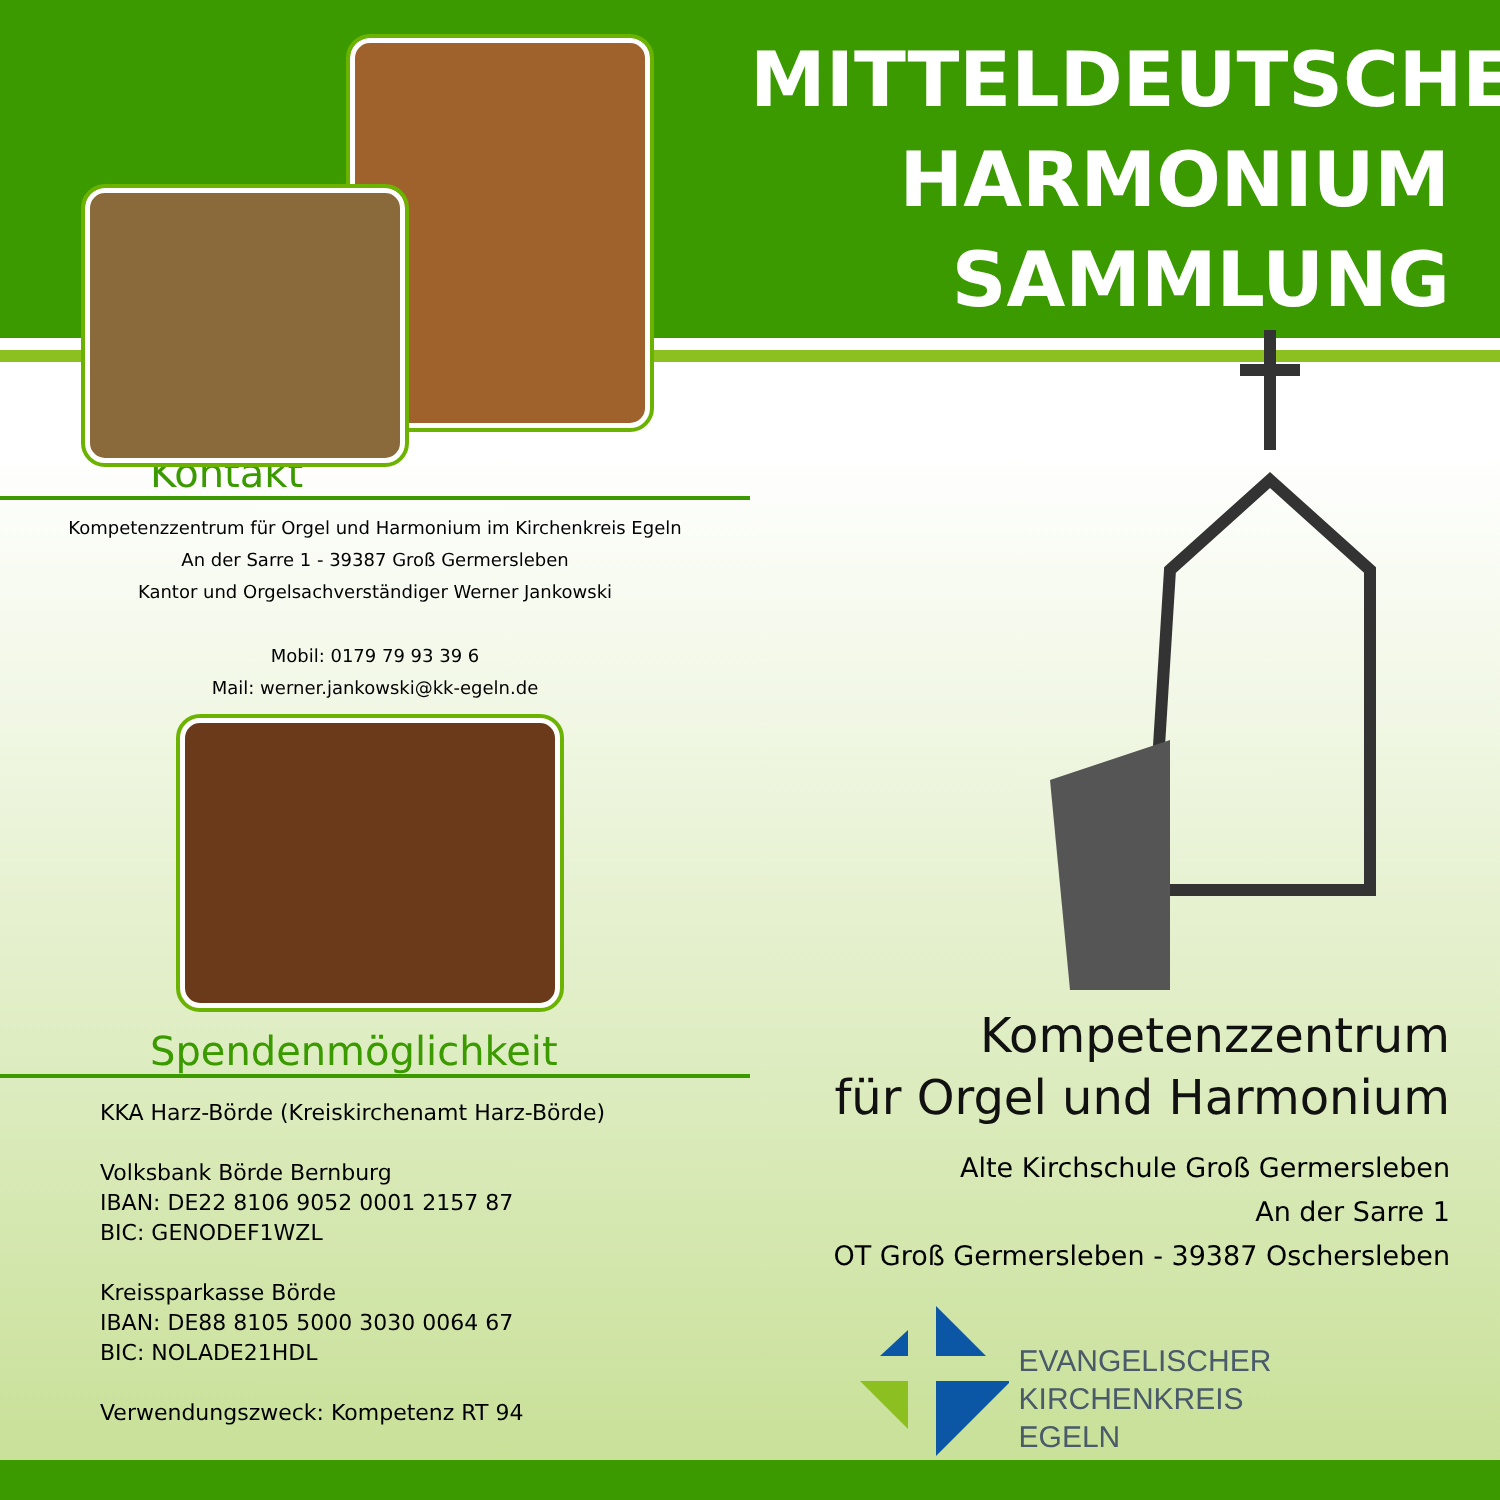Kontakt
Kompetenzzentrum für Orgel und Harmonium im Kirchenkreis Egeln
An der Sarre 1 - 39387 Groß Germersleben
Kantor und Orgelsachverständiger Werner Jankowski
Mobil: 0179 79 93 39 6
Mail: werner.jankowski@kk-egeln.de
Spendenmöglichkeit
KKA Harz-Börde (Kreiskirchenamt Harz-Börde)
Volksbank Börde Bernburg
IBAN: DE22 8106 9052 0001 2157 87
BIC: GENODEF1WZL
Kreissparkasse Börde
IBAN: DE88 8105 5000 3030 0064 67
BIC: NOLADE21HDL
Verwendungszweck: Kompetenz RT 94
MITTELDEUTSCHE
HARMONIUM
SAMMLUNG
Kompetenzzentrum
für Orgel und Harmonium
Alte Kirchschule Groß Germersleben
An der Sarre 1
OT Groß Germersleben - 39387 Oschersleben
EVANGELISCHER KIRCHENKREIS
EGELN